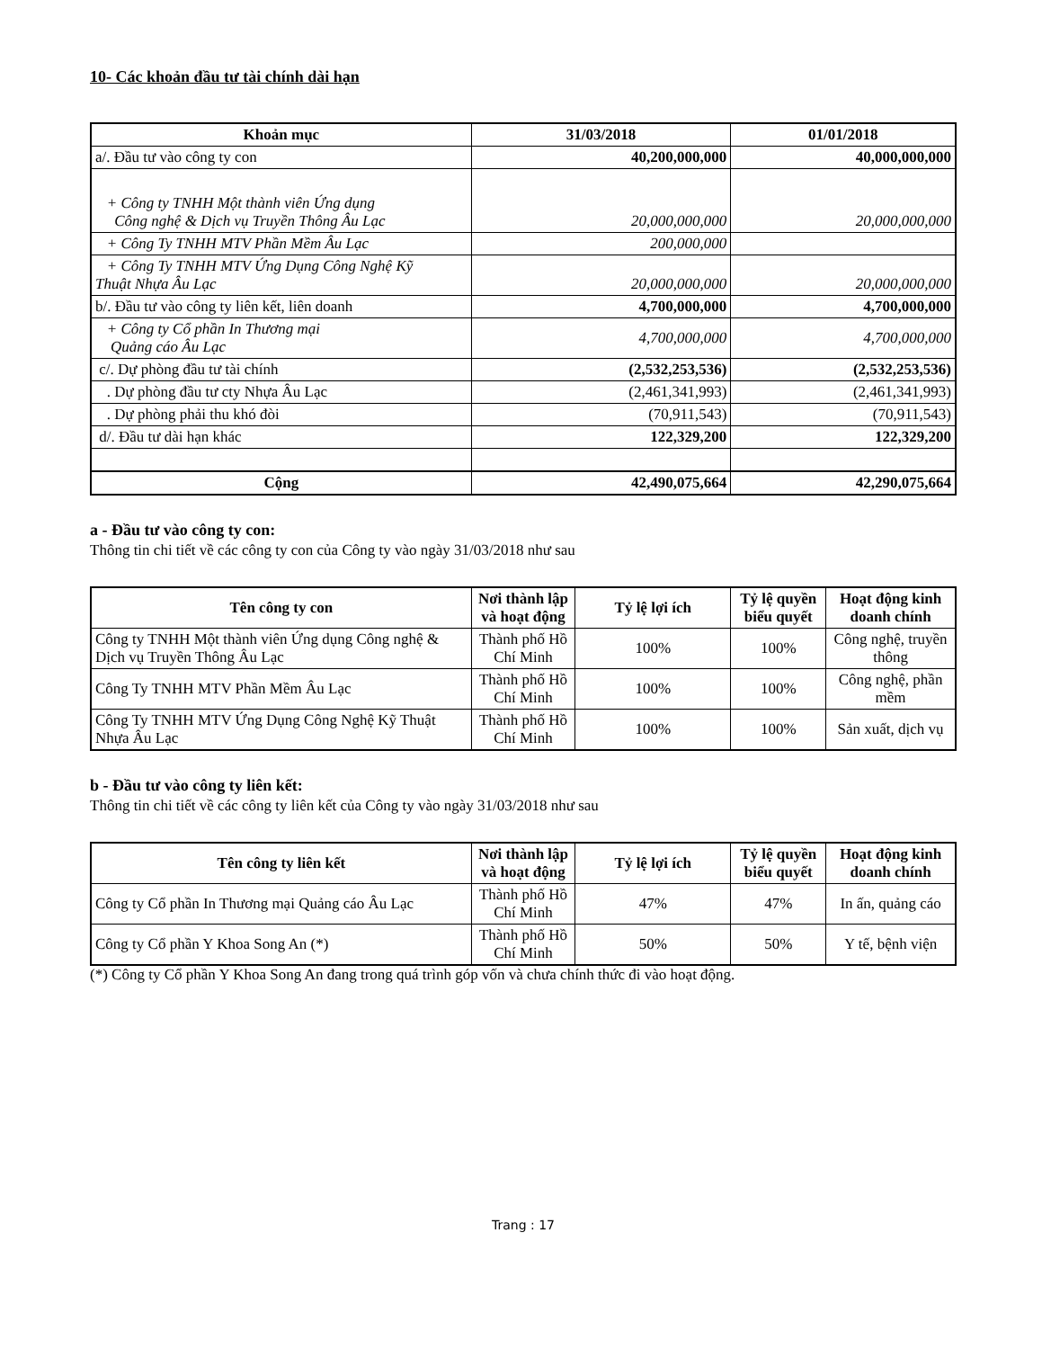10- Các khoản đầu tư tài chính dài hạn
| Khoản mục | 31/03/2018 | 01/01/2018 |
| --- | --- | --- |
| a/. Đầu tư vào công ty con | 40,200,000,000 | 40,000,000,000 |
| + Công ty TNHH Một thành viên Ứng dụng Công nghệ & Dịch vụ Truyền Thông Âu Lạc | 20,000,000,000 | 20,000,000,000 |
| + Công Ty TNHH MTV Phần Mềm Âu Lạc | 200,000,000 | |
| + Công Ty TNHH MTV Ứng Dụng Công Nghệ Kỹ Thuật Nhựa Âu Lạc | 20,000,000,000 | 20,000,000,000 |
| b/. Đầu tư vào công ty liên kết, liên doanh | 4,700,000,000 | 4,700,000,000 |
| + Công ty Cổ phần In Thương mại Quảng cáo Âu Lạc | 4,700,000,000 | 4,700,000,000 |
| c/. Dự phòng đầu tư tài chính | (2,532,253,536) | (2,532,253,536) |
| . Dự phòng đầu tư cty Nhựa Âu Lạc | (2,461,341,993) | (2,461,341,993) |
| . Dự phòng phải thu khó đòi | (70,911,543) | (70,911,543) |
| d/. Đầu tư dài hạn khác | 122,329,200 | 122,329,200 |
| Cộng | 42,490,075,664 | 42,290,075,664 |
a - Đầu tư vào công ty con:
Thông tin chi tiết về các công ty con của Công ty vào ngày 31/03/2018 như sau
| Tên công ty con | Nơi thành lập và hoạt động | Tỷ lệ lợi ích | Tỷ lệ quyền biểu quyết | Hoạt động kinh doanh chính |
| --- | --- | --- | --- | --- |
| Công ty TNHH Một thành viên Ứng dụng Công nghệ & Dịch vụ Truyền Thông Âu Lạc | Thành phố Hồ Chí Minh | 100% | 100% | Công nghệ, truyền thông |
| Công Ty TNHH MTV Phần Mềm Âu Lạc | Thành phố Hồ Chí Minh | 100% | 100% | Công nghệ, phần mềm |
| Công Ty TNHH MTV Ứng Dụng Công Nghệ Kỹ Thuật Nhựa Âu Lạc | Thành phố Hồ Chí Minh | 100% | 100% | Sản xuất, dịch vụ |
b - Đầu tư vào công ty liên kết:
Thông tin chi tiết về các công ty liên kết của Công ty vào ngày 31/03/2018 như sau
| Tên công ty liên kết | Nơi thành lập và hoạt động | Tỷ lệ lợi ích | Tỷ lệ quyền biểu quyết | Hoạt động kinh doanh chính |
| --- | --- | --- | --- | --- |
| Công ty Cổ phần In Thương mại Quảng cáo Âu Lạc | Thành phố Hồ Chí Minh | 47% | 47% | In ấn, quảng cáo |
| Công ty Cổ phần Y Khoa Song An (*) | Thành phố Hồ Chí Minh | 50% | 50% | Y tế, bệnh viện |
(*) Công ty Cổ phần Y Khoa Song An đang trong quá trình góp vốn và chưa chính thức đi vào hoạt động.
Trang : 17